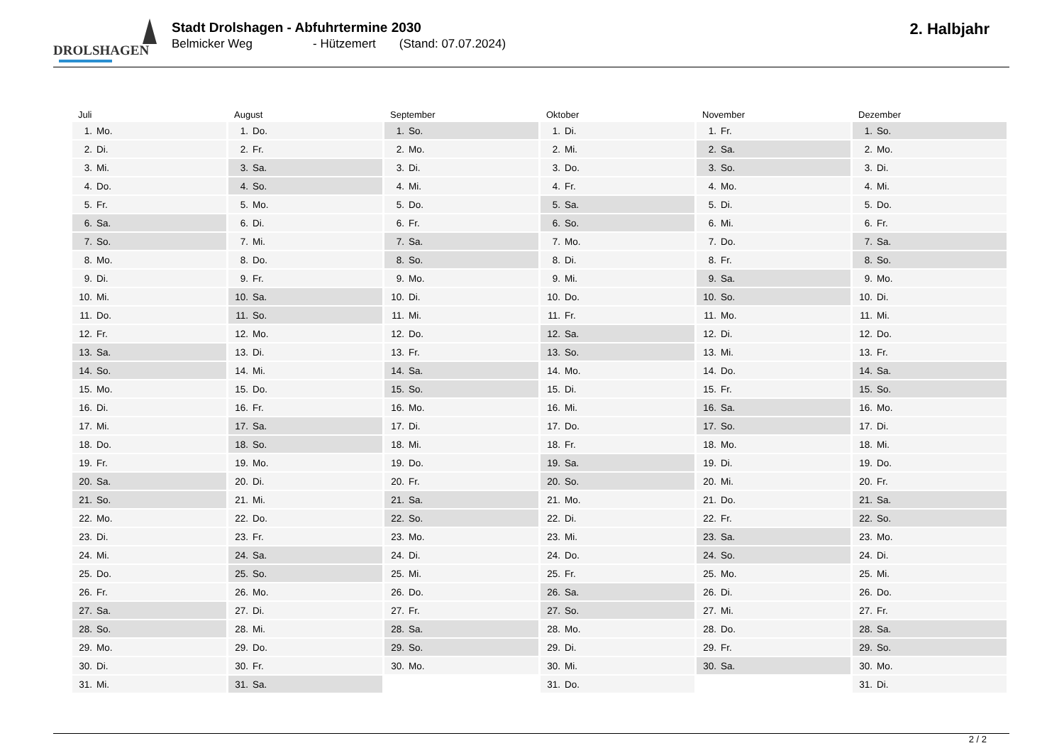DROLSHAGEN
Stadt Drolshagen - Abfuhrtermine 2030
Belmicker Weg - Hützemert (Stand: 07.07.2024)
2. Halbjahr
Juli
| 1. | Mo. |
| 2. | Di. |
| 3. | Mi. |
| 4. | Do. |
| 5. | Fr. |
| 6. | Sa. |
| 7. | So. |
| 8. | Mo. |
| 9. | Di. |
| 10. | Mi. |
| 11. | Do. |
| 12. | Fr. |
| 13. | Sa. |
| 14. | So. |
| 15. | Mo. |
| 16. | Di. |
| 17. | Mi. |
| 18. | Do. |
| 19. | Fr. |
| 20. | Sa. |
| 21. | So. |
| 22. | Mo. |
| 23. | Di. |
| 24. | Mi. |
| 25. | Do. |
| 26. | Fr. |
| 27. | Sa. |
| 28. | So. |
| 29. | Mo. |
| 30. | Di. |
| 31. | Mi. |
August
| 1. | Do. |
| 2. | Fr. |
| 3. | Sa. |
| 4. | So. |
| 5. | Mo. |
| 6. | Di. |
| 7. | Mi. |
| 8. | Do. |
| 9. | Fr. |
| 10. | Sa. |
| 11. | So. |
| 12. | Mo. |
| 13. | Di. |
| 14. | Mi. |
| 15. | Do. |
| 16. | Fr. |
| 17. | Sa. |
| 18. | So. |
| 19. | Mo. |
| 20. | Di. |
| 21. | Mi. |
| 22. | Do. |
| 23. | Fr. |
| 24. | Sa. |
| 25. | So. |
| 26. | Mo. |
| 27. | Di. |
| 28. | Mi. |
| 29. | Do. |
| 30. | Fr. |
| 31. | Sa. |
September
| 1. | So. |
| 2. | Mo. |
| 3. | Di. |
| 4. | Mi. |
| 5. | Do. |
| 6. | Fr. |
| 7. | Sa. |
| 8. | So. |
| 9. | Mo. |
| 10. | Di. |
| 11. | Mi. |
| 12. | Do. |
| 13. | Fr. |
| 14. | Sa. |
| 15. | So. |
| 16. | Mo. |
| 17. | Di. |
| 18. | Mi. |
| 19. | Do. |
| 20. | Fr. |
| 21. | Sa. |
| 22. | So. |
| 23. | Mo. |
| 24. | Di. |
| 25. | Mi. |
| 26. | Do. |
| 27. | Fr. |
| 28. | Sa. |
| 29. | So. |
| 30. | Mo. |
Oktober
| 1. | Di. |
| 2. | Mi. |
| 3. | Do. |
| 4. | Fr. |
| 5. | Sa. |
| 6. | So. |
| 7. | Mo. |
| 8. | Di. |
| 9. | Mi. |
| 10. | Do. |
| 11. | Fr. |
| 12. | Sa. |
| 13. | So. |
| 14. | Mo. |
| 15. | Di. |
| 16. | Mi. |
| 17. | Do. |
| 18. | Fr. |
| 19. | Sa. |
| 20. | So. |
| 21. | Mo. |
| 22. | Di. |
| 23. | Mi. |
| 24. | Do. |
| 25. | Fr. |
| 26. | Sa. |
| 27. | So. |
| 28. | Mo. |
| 29. | Di. |
| 30. | Mi. |
| 31. | Do. |
November
| 1. | Fr. |
| 2. | Sa. |
| 3. | So. |
| 4. | Mo. |
| 5. | Di. |
| 6. | Mi. |
| 7. | Do. |
| 8. | Fr. |
| 9. | Sa. |
| 10. | So. |
| 11. | Mo. |
| 12. | Di. |
| 13. | Mi. |
| 14. | Do. |
| 15. | Fr. |
| 16. | Sa. |
| 17. | So. |
| 18. | Mo. |
| 19. | Di. |
| 20. | Mi. |
| 21. | Do. |
| 22. | Fr. |
| 23. | Sa. |
| 24. | So. |
| 25. | Mo. |
| 26. | Di. |
| 27. | Mi. |
| 28. | Do. |
| 29. | Fr. |
| 30. | Sa. |
Dezember
| 1. | So. |
| 2. | Mo. |
| 3. | Di. |
| 4. | Mi. |
| 5. | Do. |
| 6. | Fr. |
| 7. | Sa. |
| 8. | So. |
| 9. | Mo. |
| 10. | Di. |
| 11. | Mi. |
| 12. | Do. |
| 13. | Fr. |
| 14. | Sa. |
| 15. | So. |
| 16. | Mo. |
| 17. | Di. |
| 18. | Mi. |
| 19. | Do. |
| 20. | Fr. |
| 21. | Sa. |
| 22. | So. |
| 23. | Mo. |
| 24. | Di. |
| 25. | Mi. |
| 26. | Do. |
| 27. | Fr. |
| 28. | Sa. |
| 29. | So. |
| 30. | Mo. |
| 31. | Di. |
2 / 2